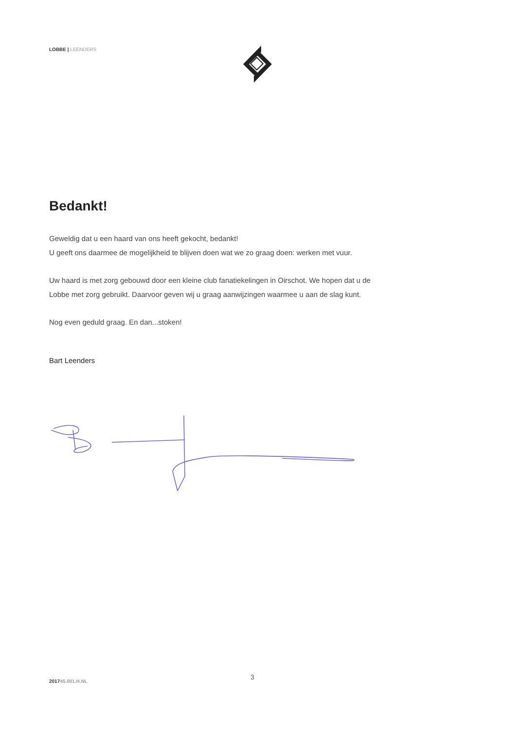LOBBE | LEENDERS
Bedankt!
Geweldig dat u een haard van ons heeft gekocht, bedankt!
U geeft ons daarmee de mogelijkheid te blijven doen wat we zo graag doen: werken met vuur.
Uw haard is met zorg gebouwd door een kleine club fanatiekelingen in Oirschot. We hopen dat u de Lobbe met zorg gebruikt. Daarvoor geven wij u graag aanwijzingen waarmee u aan de slag kunt.
Nog even geduld graag. En dan...stoken!
Bart Leenders
3
201745.001.H.NL